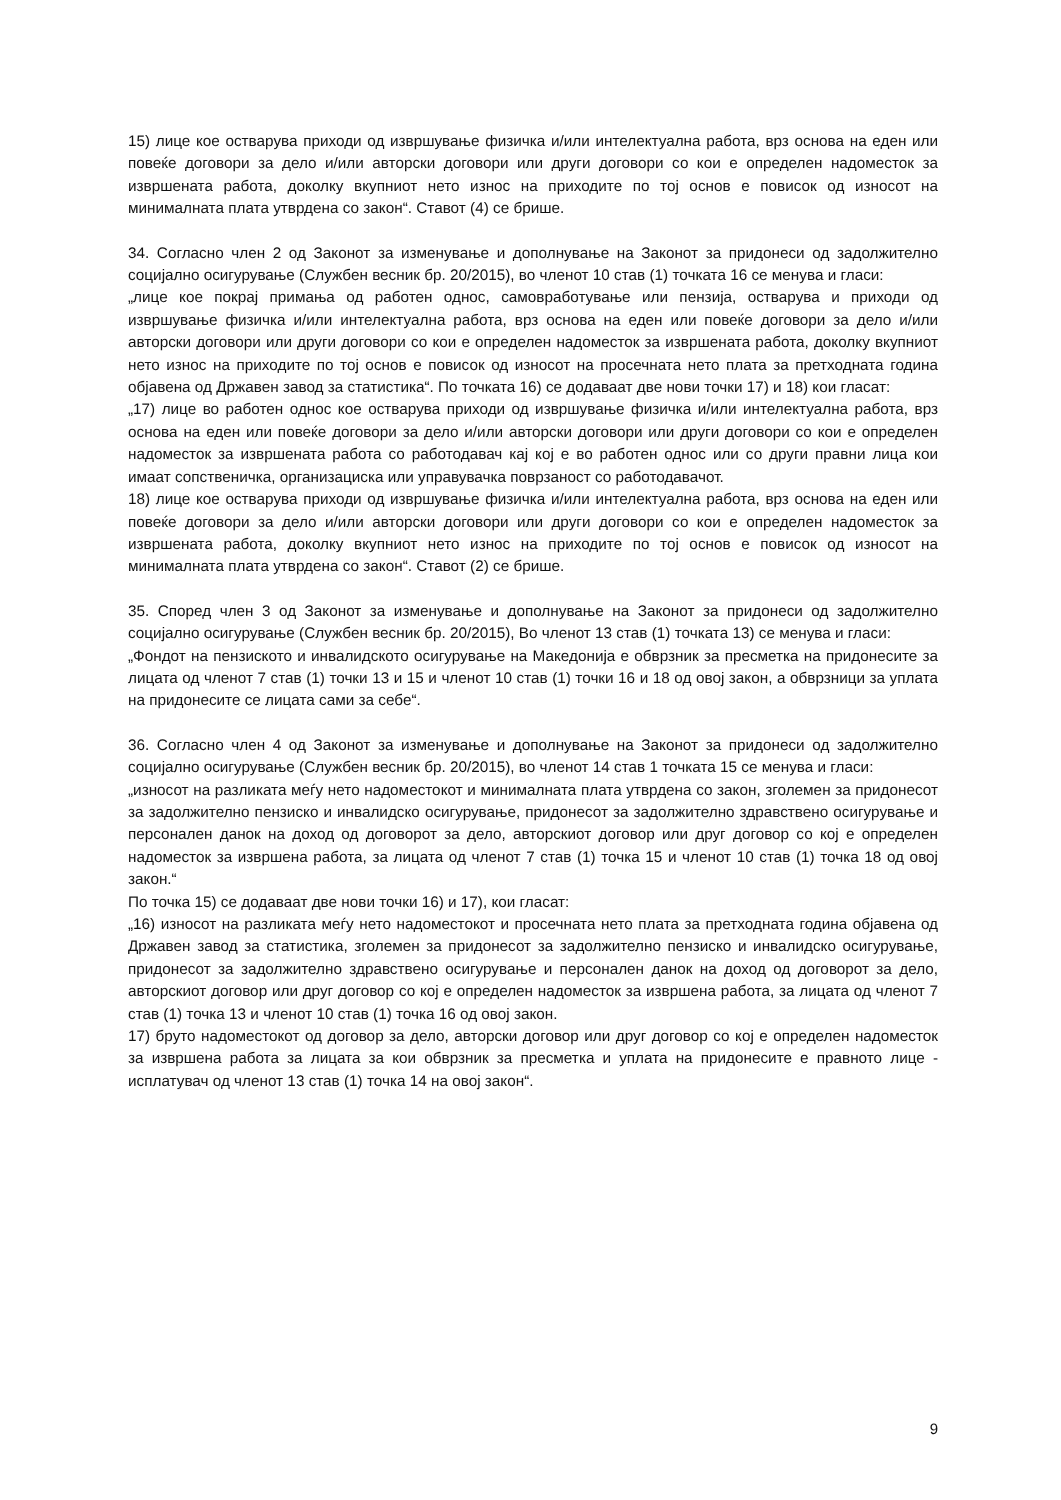15) лице кое остварува приходи од извршување физичка и/или интелектуална работа, врз основа на еден или повеќе договори за дело и/или авторски договори или други договори со кои е определен надоместок за извршената работа, доколку вкупниот нето износ на приходите по тој основ е повисок од износот на минималната плата утврдена со закон“. Ставот (4) се брише.
34. Согласно член 2 од Законот за изменување и дополнување на Законот за придонеси од задолжително социјално осигурување (Службен весник бр. 20/2015), во членот 10 став (1) точката 16 се менува и гласи:
„лице кое покрај примања од работен однос, самовработување или пензија, остварува и приходи од извршување физичка и/или интелектуална работа, врз основа на еден или повеќе договори за дело и/или авторски договори или други договори со кои е определен надоместок за извршената работа, доколку вкупниот нето износ на приходите по тој основ е повисок од износот на просечната нето плата за претходната година објавена од Државен завод за статистика“. По точката 16) се додаваат две нови точки 17) и 18) кои гласат:
„17) лице во работен однос кое остварува приходи од извршување физичка и/или интелектуална работа, врз основа на еден или повеќе договори за дело и/или авторски договори или други договори со кои е определен надоместок за извршената работа со работодавач кај кој е во работен однос или со други правни лица кои имаат сопственичка, организациска или управувачка поврзаност со работодавачот.
18) лице кое остварува приходи од извршување физичка и/или интелектуална работа, врз основа на еден или повеќе договори за дело и/или авторски договори или други договори со кои е определен надоместок за извршената работа, доколку вкупниот нето износ на приходите по тој основ е повисок од износот на минималната плата утврдена со закон“. Ставот (2) се брише.
35. Според член 3 од Законот за изменување и дополнување на Законот за придонеси од задолжително социјално осигурување (Службен весник бр. 20/2015), Во членот 13 став (1) точката 13) се менува и гласи:
„Фондот на пензиското и инвалидското осигурување на Македонија е обврзник за пресметка на придонесите за лицата од членот 7 став (1) точки 13 и 15 и членот 10 став (1) точки 16 и 18 од овој закон, а обврзници за уплата на придонесите се лицата сами за себе“.
36. Согласно член 4 од Законот за изменување и дополнување на Законот за придонеси од задолжително социјално осигурување (Службен весник бр. 20/2015), во членот 14 став 1 точката 15 се менува и гласи:
„износот на разликата меѓу нето надоместокот и минималната плата утврдена со закон, зголемен за придонесот за задолжително пензиско и инвалидско осигурување, придонесот за задолжително здравствено осигурување и персонален данок на доход од договорот за дело, авторскиот договор или друг договор со кој е определен надоместок за извршена работа, за лицата од членот 7 став (1) точка 15 и членот 10 став (1) точка 18 од овој закон.“
По точка 15) се додаваат две нови точки 16) и 17), кои гласат:
„16) износот на разликата меѓу нето надоместокот и просечната нето плата за претходната година објавена од Државен завод за статистика, зголемен за придонесот за задолжително пензиско и инвалидско осигурување, придонесот за задолжително здравствено осигурување и персонален данок на доход од договорот за дело, авторскиот договор или друг договор со кој е определен надоместок за извршена работа, за лицата од членот 7 став (1) точка 13 и членот 10 став (1) точка 16 од овој закон.
17) бруто надоместокот од договор за дело, авторски договор или друг договор со кој е определен надоместок за извршена работа за лицата за кои обврзник за пресметка и уплата на придонесите е правното лице - исплатувач од членот 13 став (1) точка 14 на овој закон“.
9